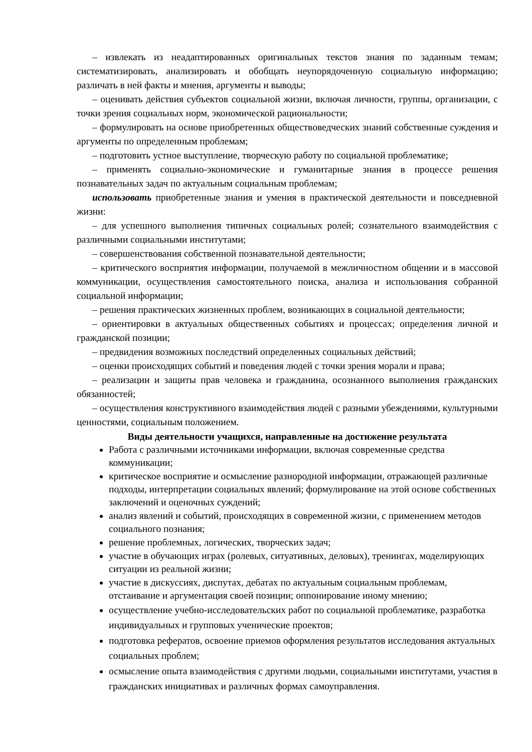– извлекать из неадаптированных оригинальных текстов знания по заданным темам; систематизировать, анализировать и обобщать неупорядоченную социальную информацию; различать в ней факты и мнения, аргументы и выводы;
– оценивать действия субъектов социальной жизни, включая личности, группы, организации, с точки зрения социальных норм, экономической рациональности;
– формулировать на основе приобретенных обществоведческих знаний собственные суждения и аргументы по определенным проблемам;
– подготовить устное выступление, творческую работу по социальной проблематике;
– применять социально-экономические и гуманитарные знания в процессе решения познавательных задач по актуальным социальным проблемам;
использовать приобретенные знания и умения в практической деятельности и повседневной жизни:
– для успешного выполнения типичных социальных ролей; сознательного взаимодействия с различными социальными институтами;
– совершенствования собственной познавательной деятельности;
– критического восприятия информации, получаемой в межличностном общении и в массовой коммуникации, осуществления самостоятельного поиска, анализа и использования собранной социальной информации;
– решения практических жизненных проблем, возникающих в социальной деятельности;
– ориентировки в актуальных общественных событиях и процессах; определения личной и гражданской позиции;
– предвидения возможных последствий определенных социальных действий;
– оценки происходящих событий и поведения людей с точки зрения морали и права;
– реализации и защиты прав человека и гражданина, осознанного выполнения гражданских обязанностей;
– осуществления конструктивного взаимодействия людей с разными убеждениями, культурными ценностями, социальным положением.
Виды деятельности учащихся, направленные на достижение результата
Работа с различными источниками информации, включая современные средства коммуникации;
критическое восприятие и осмысление разнородной информации, отражающей различные подходы, интерпретации социальных явлений; формулирование на этой основе собственных заключений и оценочных суждений;
анализ явлений и событий, происходящих в современной жизни, с применением методов социального познания;
решение проблемных, логических, творческих задач;
участие в обучающих играх (ролевых, ситуативных, деловых), тренингах, моделирующих ситуации из реальной жизни;
участие в дискуссиях, диспутах, дебатах по актуальным социальным проблемам, отстаивание и аргументация своей позиции; оппонирование иному мнению;
осуществление учебно-исследовательских работ по социальной проблематике, разработка индивидуальных и групповых ученические проектов;
подготовка рефератов, освоение приемов оформления результатов исследования актуальных социальных проблем;
осмысление опыта взаимодействия с другими людьми, социальными институтами, участия в гражданских инициативах и различных формах самоуправления.